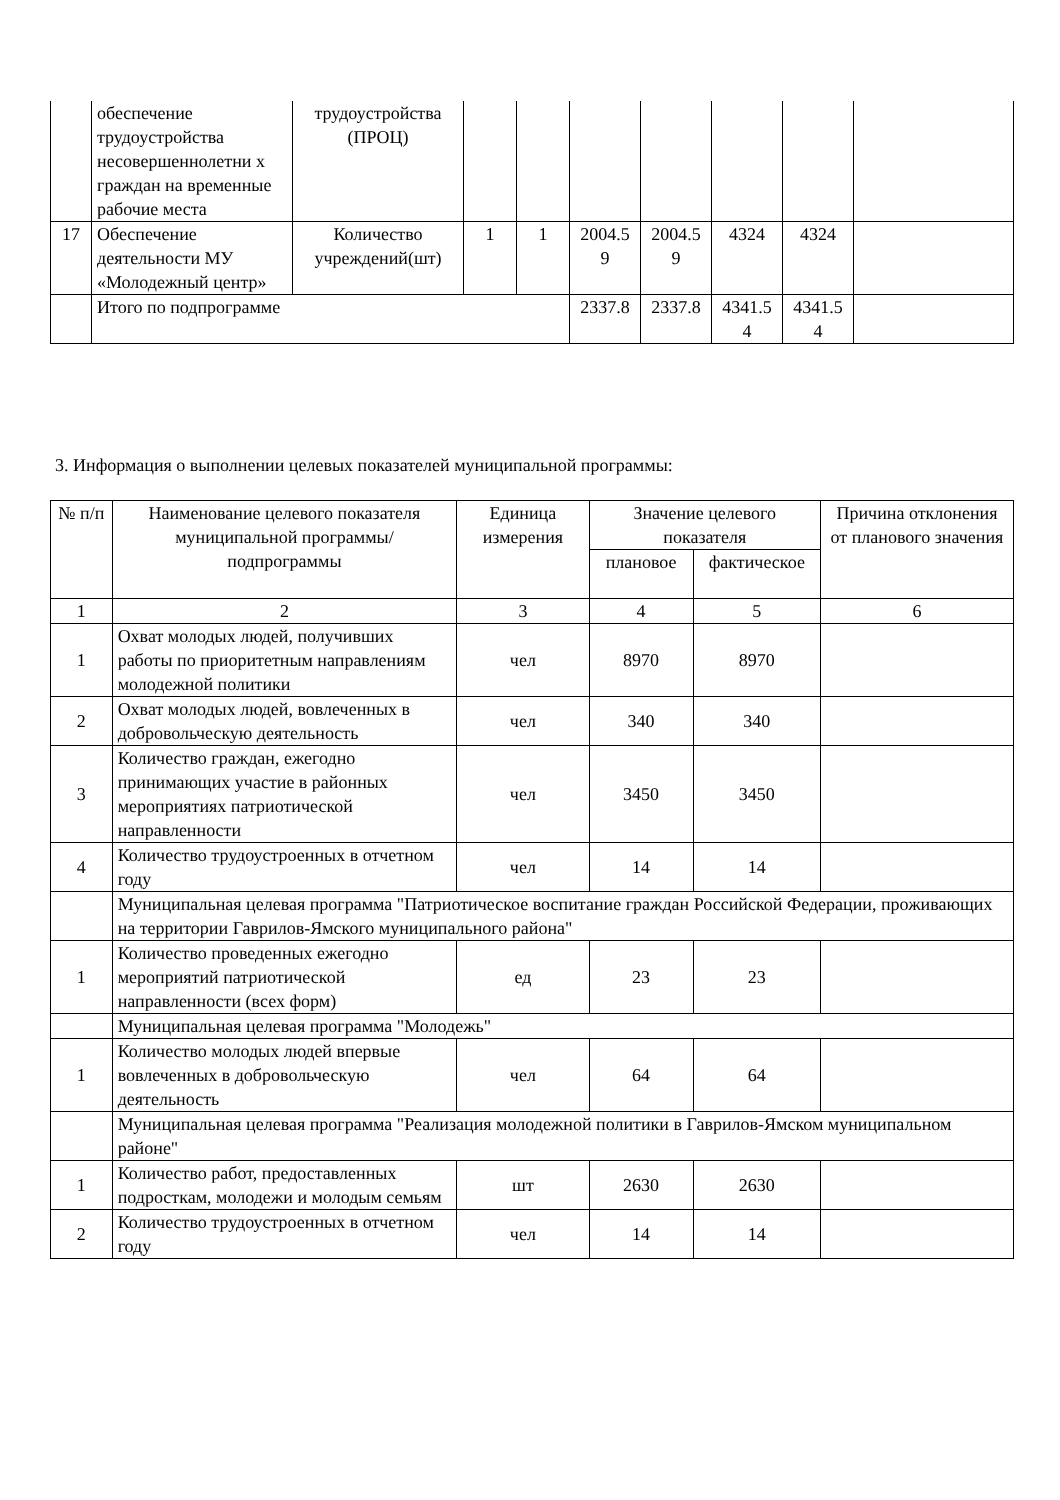| | обеспечение трудоустройства несовершеннолетни х граждан на временные рабочие места | трудоустройства (ПРОЦ) | | | | | | | |
| 17 | Обеспечение деятельности МУ «Молодежный центр» | Количество учреждений(шт) | 1 | 1 | 2004.5 9 | 2004.5 9 | 4324 | 4324 | |
| | Итого по подпрограмме | | | | 2337.8 | 2337.8 | 4341.5 4 | 4341.5 4 | |
3. Информация о выполнении целевых показателей муниципальной программы:
| № п/п | Наименование целевого показателя муниципальной программы/ подпрограммы | Единица измерения | Значение целевого показателя | | Причина отклонения от планового значения |
| --- | --- | --- | --- | --- | --- |
| | | | плановое | фактическое | |
| 1 | 2 | 3 | 4 | 5 | 6 |
| 1 | Охват молодых людей, получивших работы по приоритетным направлениям молодежной политики | чел | 8970 | 8970 | |
| 2 | Охват молодых людей, вовлеченных в добровольческую деятельность | чел | 340 | 340 | |
| 3 | Количество граждан, ежегодно принимающих участие в районных мероприятиях патриотической направленности | чел | 3450 | 3450 | |
| 4 | Количество трудоустроенных в отчетном году | чел | 14 | 14 | |
| | Муниципальная целевая программа "Патриотическое воспитание граждан Российской Федерации, проживающих на территории Гаврилов-Ямского муниципального района" | | | | |
| 1 | Количество проведенных ежегодно мероприятий патриотической направленности (всех форм) | ед | 23 | 23 | |
| | Муниципальная целевая программа "Молодежь" | | | | |
| 1 | Количество молодых людей впервые вовлеченных в добровольческую деятельность | чел | 64 | 64 | |
| | Муниципальная целевая программа "Реализация молодежной политики в Гаврилов-Ямском муниципальном районе" | | | | |
| 1 | Количество работ, предоставленных подросткам, молодежи и молодым семьям | шт | 2630 | 2630 | |
| 2 | Количество трудоустроенных в отчетном году | чел | 14 | 14 | |